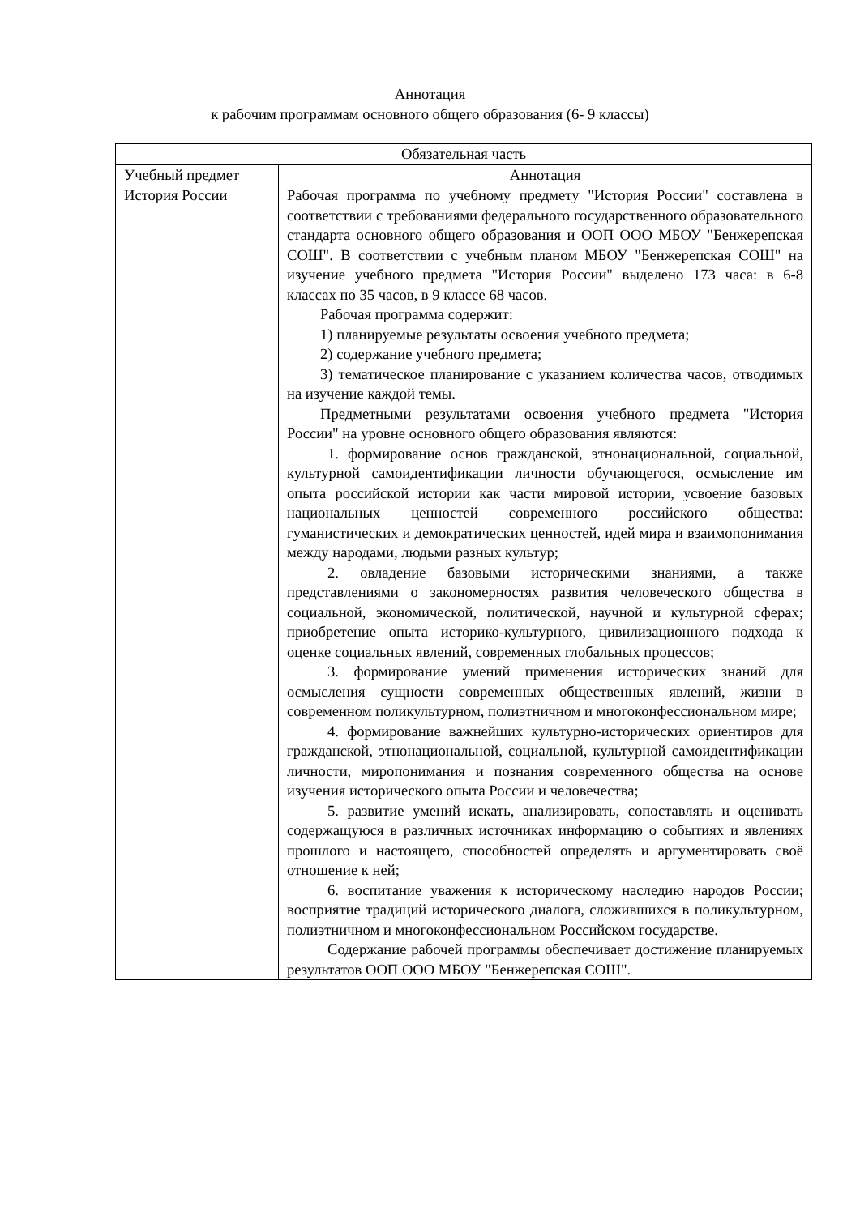Аннотация
к рабочим программам основного общего образования (6- 9 классы)
| Обязательная часть | |
| Учебный предмет | Аннотация |
| История России | Рабочая программа по учебному предмету "История России" составлена в соответствии с требованиями федерального государственного образовательного стандарта основного общего образования и ООП ООО МБОУ "Бенжерепская СОШ". В соответствии с учебным планом МБОУ "Бенжерепская СОШ" на изучение учебного предмета "История России" выделено 173 часа: в 6-8 классах по 35 часов, в 9 классе 68 часов. Рабочая программа содержит: 1) планируемые результаты освоения учебного предмета; 2) содержание учебного предмета; 3) тематическое планирование с указанием количества часов, отводимых на изучение каждой темы. Предметными результатами освоения учебного предмета "История России" на уровне основного общего образования являются: 1. формирование основ гражданской, этнонациональной, социальной, культурной самоидентификации личности обучающегося, осмысление им опыта российской истории как части мировой истории, усвоение базовых национальных ценностей современного российского общества: гуманистических и демократических ценностей, идей мира и взаимопонимания между народами, людьми разных культур; 2. овладение базовыми историческими знаниями, а также представлениями о закономерностях развития человеческого общества в социальной, экономической, политической, научной и культурной сферах; приобретение опыта историко-культурного, цивилизационного подхода к оценке социальных явлений, современных глобальных процессов; 3. формирование умений применения исторических знаний для осмысления сущности современных общественных явлений, жизни в современном поликультурном, полиэтничном и многоконфессиональном мире; 4. формирование важнейших культурно-исторических ориентиров для гражданской, этнонациональной, социальной, культурной самоидентификации личности, миропонимания и познания современного общества на основе изучения исторического опыта России и человечества; 5. развитие умений искать, анализировать, сопоставлять и оценивать содержащуюся в различных источниках информацию о событиях и явлениях прошлого и настоящего, способностей определять и аргументировать своё отношение к ней; 6. воспитание уважения к историческому наследию народов России; восприятие традиций исторического диалога, сложившихся в поликультурном, полиэтничном и многоконфессиональном Российском государстве. Содержание рабочей программы обеспечивает достижение планируемых результатов ООП ООО МБОУ "Бенжерепская СОШ". |